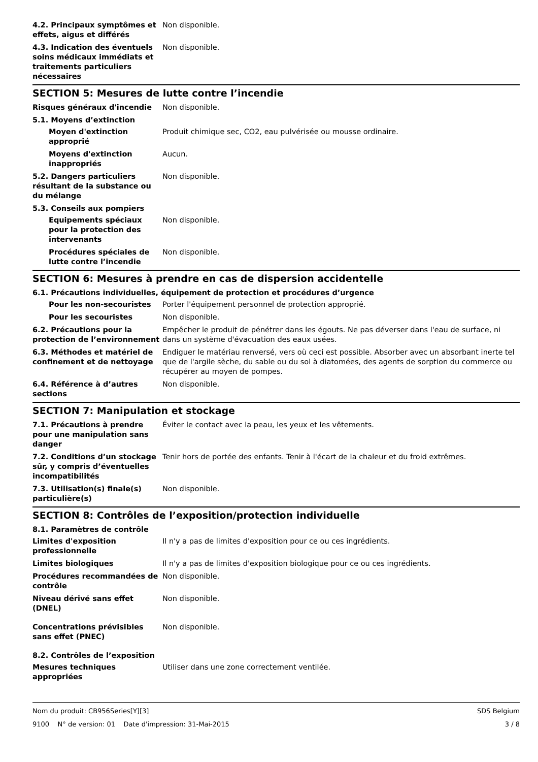4.2. Principaux symptômes et effets, aigus et différés
Non disponible.
4.3. Indication des éventuels soins médicaux immédiats et traitements particuliers nécessaires
Non disponible.
SECTION 5: Mesures de lutte contre l’incendie
Risques généraux d'incendie Non disponible.
5.1. Moyens d’extinction
Moyen d'extinction approprié
Produit chimique sec, CO2, eau pulvérisée ou mousse ordinaire.
Moyens d'extinction inappropriés
Aucun.
5.2. Dangers particuliers résultant de la substance ou du mélange
Non disponible.
5.3. Conseils aux pompiers
Equipements spéciaux pour la protection des intervenants
Non disponible.
Procédures spéciales de lutte contre l’incendie
Non disponible.
SECTION 6: Mesures à prendre en cas de dispersion accidentelle
6.1. Précautions individuelles, équipement de protection et procédures d’urgence
Pour les non-secouristes Porter l'équipement personnel de protection approprié.
Pour les secouristes Non disponible.
6.2. Précautions pour la protection de l’environnement
Empêcher le produit de pénétrer dans les égouts. Ne pas déverser dans l'eau de surface, ni dans un système d'évacuation des eaux usées.
6.3. Méthodes et matériel de confinement et de nettoyage
Endiguer le matériau renversé, vers où ceci est possible. Absorber avec un absorbant inerte tel que de l'argile sèche, du sable ou du sol à diatomées, des agents de sorption du commerce ou récupérer au moyen de pompes.
6.4. Référence à d’autres sections
Non disponible.
SECTION 7: Manipulation et stockage
7.1. Précautions à prendre pour une manipulation sans danger
Éviter le contact avec la peau, les yeux et les vêtements.
7.2. Conditions d’un stockage sûr, y compris d’éventuelles incompatibilités
Tenir hors de portée des enfants. Tenir à l'écart de la chaleur et du froid extrêmes.
7.3. Utilisation(s) finale(s) particulière(s)
Non disponible.
SECTION 8: Contrôles de l’exposition/protection individuelle
8.1. Paramètres de contrôle
Limites d'exposition professionnelle
Il n'y a pas de limites d'exposition pour ce ou ces ingrédients.
Limites biologiques Il n'y a pas de limites d'exposition biologique pour ce ou ces ingrédients.
Procédures recommandées de contrôle
Non disponible.
Niveau dérivé sans effet (DNEL)
Non disponible.
Concentrations prévisibles sans effet (PNEC)
Non disponible.
8.2. Contrôles de l’exposition
Mesures techniques appropriées
Utiliser dans une zone correctement ventilée.
Nom du produit: CB956Series[Y][3] SDS Belgium
9100 N° de version: 01 Date d'impression: 31-Mai-2015 3 / 8